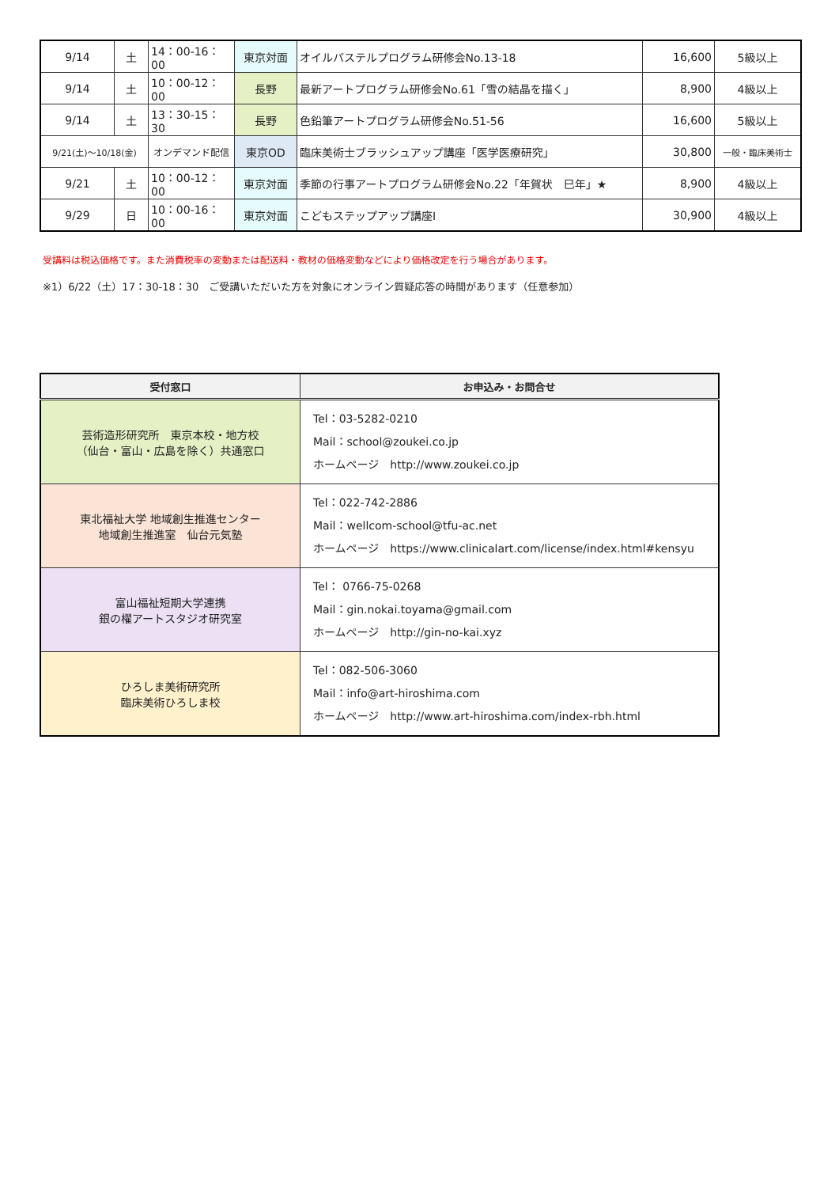| 9/14 | 土 | 14：00-16：00 | 東京対面 | オイルパステルプログラム研修会No.13-18 | 16,600 | 5級以上 |
| 9/14 | 土 | 10：00-12：00 | 長野 | 最新アートプログラム研修会No.61「雪の結晶を描く」 | 8,900 | 4級以上 |
| 9/14 | 土 | 13：30-15：30 | 長野 | 色鉛筆アートプログラム研修会No.51-56 | 16,600 | 5級以上 |
| 9/21(土)～10/18(金) | | オンデマンド配信 | 東京OD | 臨床美術士ブラッシュアップ講座「医学医療研究」 | 30,800 | 一般・臨床美術士 |
| 9/21 | 土 | 10：00-12：00 | 東京対面 | 季節の行事アートプログラム研修会No.22「年賀状 巳年」★ | 8,900 | 4級以上 |
| 9/29 | 日 | 10：00-16：00 | 東京対面 | こどもステップアップ講座Ⅰ | 30,900 | 4級以上 |
受講料は税込価格です。また消費税率の変動または配送料・教材の価格変動などにより価格改定を行う場合があります。
※1）6/22（土）17：30-18：30　ご受講いただいた方を対象にオンライン質疑応答の時間があります（任意参加）
| 受付窓口 | お申込み・お問合せ |
| --- | --- |
| 芸術造形研究所 東京本校・地方校 （仙台・富山・広島を除く）共通窓口 | Tel：03-5282-0210 Mail：school@zoukei.co.jp ホームページ http://www.zoukei.co.jp |
| 東北福祉大学 地域創生推進センター 地域創生推進室 仙台元気塾 | Tel：022-742-2886 Mail：wellcom-school@tfu-ac.net ホームページ https://www.clinicalart.com/license/index.html#kensyu |
| 富山福祉短期大学連携 銀の櫂アートスタジオ研究室 | Tel： 0766-75-0268 Mail：gin.nokai.toyama@gmail.com ホームページ http://gin-no-kai.xyz |
| ひろしま美術研究所 臨床美術ひろしま校 | Tel：082-506-3060 Mail：info@art-hiroshima.com ホームページ http://www.art-hiroshima.com/index-rbh.html |